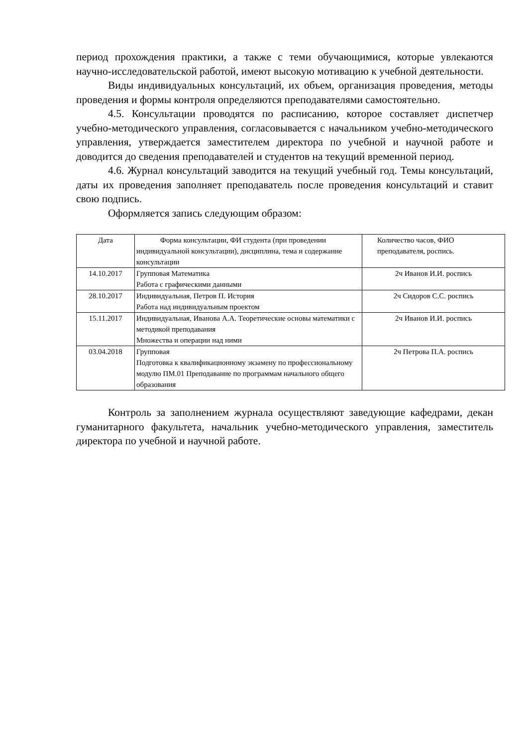период прохождения практики, а также с теми обучающимися, которые увлекаются научно-исследовательской работой, имеют высокую мотивацию к учебной деятельности.
Виды индивидуальных консультаций, их объем, организация проведения, методы проведения и формы контроля определяются преподавателями самостоятельно.
4.5. Консультации проводятся по расписанию, которое составляет диспетчер учебно-методического управления, согласовывается с начальником учебно-методического управления, утверждается заместителем директора по учебной и научной работе и доводится до сведения преподавателей и студентов на текущий временной период.
4.6. Журнал консультаций заводится на текущий учебный год. Темы консультаций, даты их проведения заполняет преподаватель после проведения консультаций и ставит свою подпись.
Оформляется запись следующим образом:
| Дата | Форма консультации, ФИ студента (при проведении индивидуальной консультации), дисциплина, тема и содержание консультации | Количество часов, ФИО преподавателя, роспись. |
| 14.10.2017 | Групповая Математика Работа с графическими данными | 2ч Иванов И.И. роспись |
| 28.10.2017 | Индивидуальная, Петров П. История Работа над индивидуальным проектом | 2ч Сидоров С.С. роспись |
| 15.11.2017 | Индивидуальная, Иванова А.А. Теоретические основы математики с методикой преподавания Множества и операции над ними | 2ч Иванов И.И. роспись |
| 03.04.2018 | Групповая Подготовка к квалификационному экзамену по профессиональному модулю ПМ.01 Преподавание по программам начального общего образования | 2ч Петрова П.А. роспись |
Контроль за заполнением журнала осуществляют заведующие кафедрами, декан гуманитарного факультета, начальник учебно-методического управления, заместитель директора по учебной и научной работе.